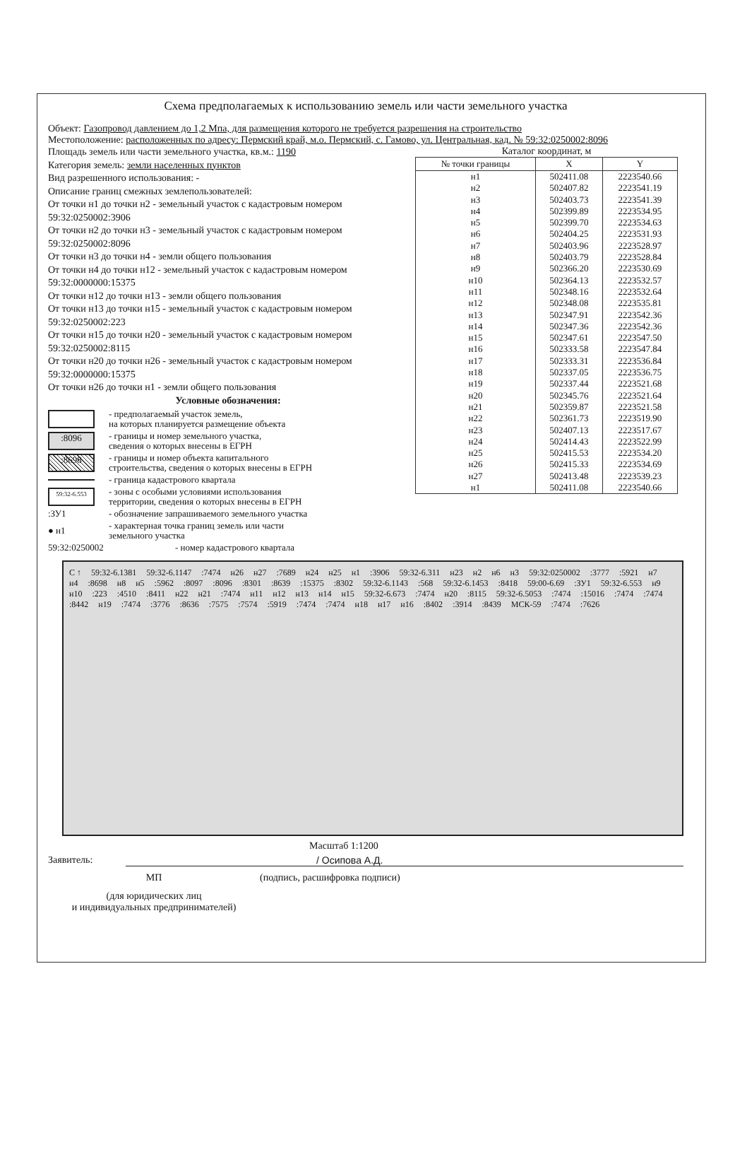Схема предполагаемых к использованию земель или части земельного участка
Объект: Газопровод давлением до 1,2 Мпа, для размещения которого не требуется разрешения на строительство
Местоположение: расположенных по адресу: Пермский край, м.о. Пермский, с. Гамово, ул. Центральная, кад. № 59:32:0250002:8096
Площадь земель или части земельного участка, кв.м.: 1190
Категория земель: земли населенных пунктов
Вид разрешенного использования: -
Описание границ смежных землепользователей:
От точки н1 до точки н2 - земельный участок с кадастровым номером 59:32:0250002:3906
От точки н2 до точки н3 - земельный участок с кадастровым номером 59:32:0250002:8096
От точки н3 до точки н4 - земли общего пользования
От точки н4 до точки н12 - земельный участок с кадастровым номером 59:32:0000000:15375
От точки н12 до точки н13 - земли общего пользования
От точки н13 до точки н15 - земельный участок с кадастровым номером 59:32:0250002:223
От точки н15 до точки н20 - земельный участок с кадастровым номером 59:32:0250002:8115
От точки н20 до точки н26 - земельный участок с кадастровым номером 59:32:0000000:15375
От точки н26 до точки н1 - земли общего пользования
Условные обозначения:
- предполагаемый участок земель,
на которых планируется размещение объекта
:8096
- границы и номер земельного участка,
сведения о которых внесены в ЕГРН
:8698
- границы и номер объекта капитального
строительства, сведения о которых внесены в ЕГРН
- граница кадастрового квартала
59:32-6.553
- зоны с особыми условиями использования
территории, сведения о которых внесены в ЕГРН
:ЗУ1
- обозначение запрашиваемого земельного участка
● н1
- характерная точка границ земель или части
земельного участка
59:32:0250002
- номер кадастрового квартала
Каталог координат, м
| № точки границы | X | Y |
| --- | --- | --- |
| н1 | 502411.08 | 2223540.66 |
| н2 | 502407.82 | 2223541.19 |
| н3 | 502403.73 | 2223541.39 |
| н4 | 502399.89 | 2223534.95 |
| н5 | 502399.70 | 2223534.63 |
| н6 | 502404.25 | 2223531.93 |
| н7 | 502403.96 | 2223528.97 |
| н8 | 502403.79 | 2223528.84 |
| н9 | 502366.20 | 2223530.69 |
| н10 | 502364.13 | 2223532.57 |
| н11 | 502348.16 | 2223532.64 |
| н12 | 502348.08 | 2223535.81 |
| н13 | 502347.91 | 2223542.36 |
| н14 | 502347.36 | 2223542.36 |
| н15 | 502347.61 | 2223547.50 |
| н16 | 502333.58 | 2223547.84 |
| н17 | 502333.31 | 2223536.84 |
| н18 | 502337.05 | 2223536.75 |
| н19 | 502337.44 | 2223521.68 |
| н20 | 502345.76 | 2223521.64 |
| н21 | 502359.87 | 2223521.58 |
| н22 | 502361.73 | 2223519.90 |
| н23 | 502407.13 | 2223517.67 |
| н24 | 502414.43 | 2223522.99 |
| н25 | 502415.53 | 2223534.20 |
| н26 | 502415.33 | 2223534.69 |
| н27 | 502413.48 | 2223539.23 |
| н1 | 502411.08 | 2223540.66 |
С ↑ 59:32-6.1381 59:32-6.1147:7474 н26 н27:7689 н24 н25 н1:3906 59:32-6.311 н23 н2 н6 н3 59:32:0250002:3777:5921 н7 н4:8698 н8 н5:5962:8097:8096:8301:8639:15375:8302 59:32-6.1143:568 59:32-6.1453:8418 59:00-6.69:ЗУ1 59:32-6.553 н9 н10:223:4510:8411 н22 н21:7474 н11 н12 н13 н14 н15 59:32-6.673:7474 н20:8115 59:32-6.5053:7474:15016:7474:7474:8442 н19:7474:3776:8636:7575:7574:5919:7474:7474 н18 н17 н16:8402:3914:8439 МСК-59:7474:7626
Масштаб 1:1200
Заявитель: / Осипова А.Д.
МП (подпись, расшифровка подписи)
(для юридических лиц
и индивидуальных предпринимателей)